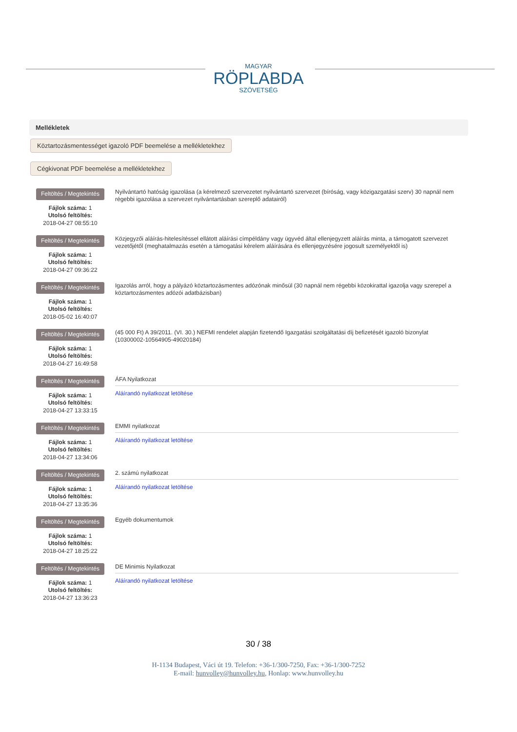MAGYAR
RÖPLABDA
SZÖVETSÉG
Mellékletek
Köztartozásmentességet igazoló PDF beemelése a mellékletekhez
Cégkivonat PDF beemelése a mellékletekhez
Feltöltés / Megtekintés
Fájlok száma: 1
Utolsó feltöltés:
2018-04-27 08:55:10
Nyilvántartó hatóság igazolása (a kérelmező szervezetet nyilvántartó szervezet (bíróság, vagy közigazgatási szerv) 30 napnál nem régebbi igazolása a szervezet nyilvántartásban szereplő adatairól)
Feltöltés / Megtekintés
Fájlok száma: 1
Utolsó feltöltés:
2018-04-27 09:36:22
Közjegyzői aláírás-hitelesítéssel ellátott aláírási címpéldány vagy ügyvéd által ellenjegyzett aláírás minta, a támogatott szervezet vezetőjétől (meghatalmazás esetén a támogatási kérelem aláírására és ellenjegyzésére jogosult személyektől is)
Feltöltés / Megtekintés
Fájlok száma: 1
Utolsó feltöltés:
2018-05-02 16:40:07
Igazolás arról, hogy a pályázó köztartozásmentes adózónak minősül (30 napnál nem régebbi közokirattal igazolja vagy szerepel a köztartozásmentes adózói adatbázisban)
Feltöltés / Megtekintés
Fájlok száma: 1
Utolsó feltöltés:
2018-04-27 16:49:58
(45 000 Ft) A 39/2011. (VI. 30.) NEFMI rendelet alapján fizetendő Igazgatási szolgáltatási díj befizetését igazoló bizonylat (10300002-10564905-49020184)
Feltöltés / Megtekintés
Fájlok száma: 1
Utolsó feltöltés:
2018-04-27 13:33:15
ÁFA Nyilatkozat
Aláírandó nyilatkozat letöltése
Feltöltés / Megtekintés
Fájlok száma: 1
Utolsó feltöltés:
2018-04-27 13:34:06
EMMI nyilatkozat
Aláírandó nyilatkozat letöltése
Feltöltés / Megtekintés
Fájlok száma: 1
Utolsó feltöltés:
2018-04-27 13:35:36
2. számú nyilatkozat
Aláírandó nyilatkozat letöltése
Feltöltés / Megtekintés
Fájlok száma: 1
Utolsó feltöltés:
2018-04-27 18:25:22
Egyéb dokumentumok
Feltöltés / Megtekintés
Fájlok száma: 1
Utolsó feltöltés:
2018-04-27 13:36:23
DE Minimis Nyilatkozat
Aláírandó nyilatkozat letöltése
30 / 38
H-1134 Budapest, Váci út 19. Telefon: +36-1/300-7250, Fax: +36-1/300-7252
E-mail: hunvolley@hunvolley.hu, Honlap: www.hunvolley.hu